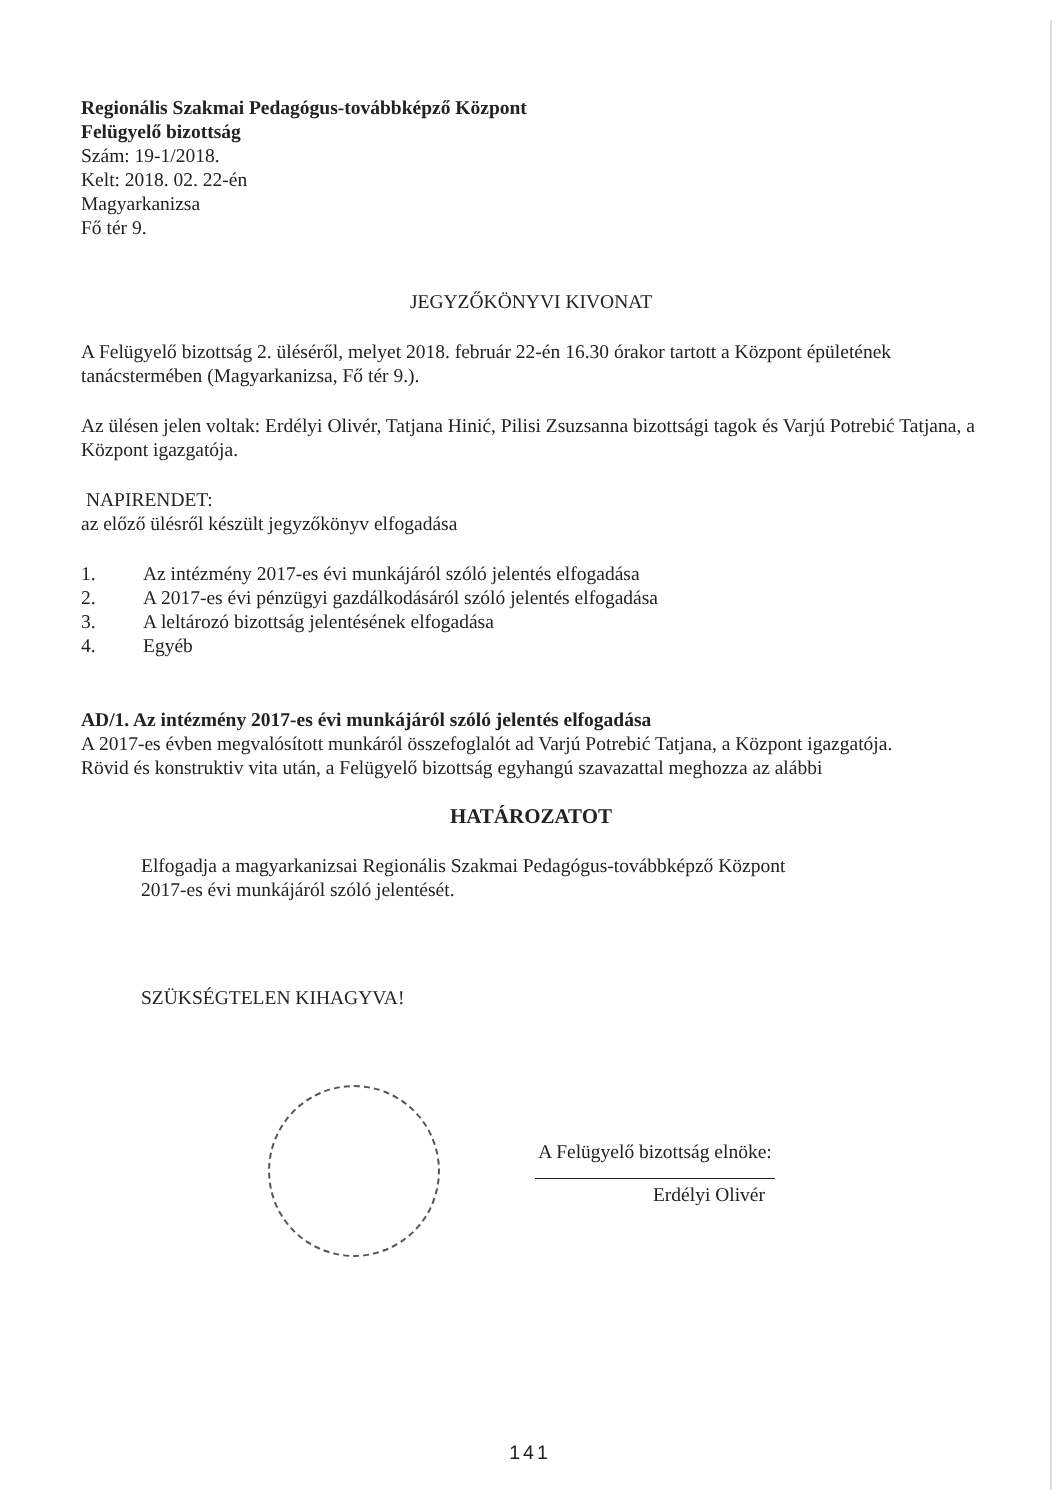Regionális Szakmai Pedagógus-továbbképző Központ
Felügyelő bizottság
Szám: 19-1/2018.
Kelt: 2018. 02. 22-én
Magyarkanizsa
Fő tér 9.
JEGYZŐKÖNYVI KIVONAT
A Felügyelő bizottság 2. üléséről, melyet 2018. február 22-én 16.30 órakor tartott a Központ épületének tanácstermében (Magyarkanizsa, Fő tér 9.).
Az ülésen jelen voltak: Erdélyi Olivér, Tatjana Hinić, Pilisi Zsuzsanna bizottsági tagok és Varjú Potrebić Tatjana, a Központ igazgatója.
NAPIRENDET:
az előző ülésről készült jegyzőkönyv elfogadása
1. Az intézmény 2017-es évi munkájáról szóló jelentés elfogadása
2. A 2017-es évi pénzügyi gazdálkodásáról szóló jelentés elfogadása
3. A leltározó bizottság jelentésének elfogadása
4. Egyéb
AD/1. Az intézmény 2017-es évi munkájáról szóló jelentés elfogadása
A 2017-es évben megvalósított munkáról összefoglalót ad Varjú Potrebić Tatjana, a Központ igazgatója.
Rövid és konstruktiv vita után, a Felügyelő bizottság egyhangú szavazattal meghozza az alábbi
HATÁROZATOT
Elfogadja a magyarkanizsai Regionális Szakmai Pedagógus-továbbképző Központ
2017-es évi munkájáról szóló jelentését.
SZÜKSÉGTELEN KIHAGYVA!
A Felügyelő bizottság elnöke:
Erdélyi Olivér
141